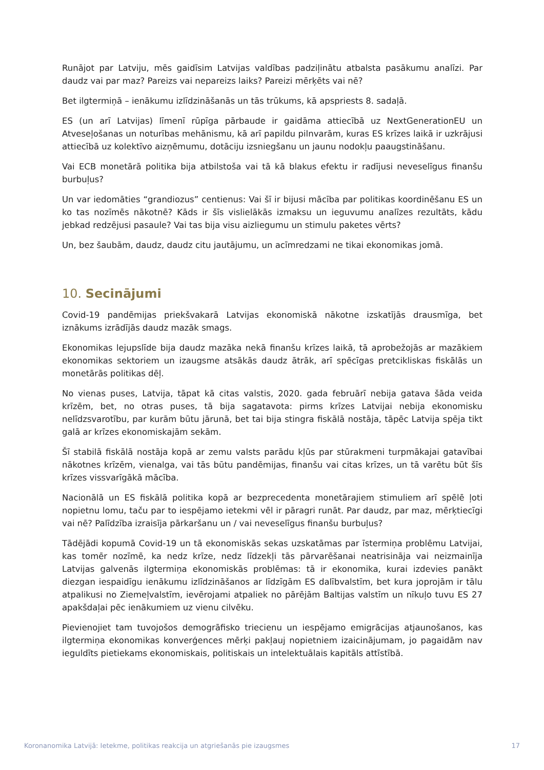Runājot par Latviju, mēs gaidīsim Latvijas valdības padziļinātu atbalsta pasākumu analīzi. Par daudz vai par maz? Pareizs vai nepareizs laiks? Pareizi mērķēts vai nē?
Bet ilgtermiņā – ienākumu izlīdzināšanās un tās trūkums, kā apspriests 8. sadaļā.
ES (un arī Latvijas) līmenī rūpīga pārbaude ir gaidāma attiecībā uz NextGenerationEU un Atveseļošanas un noturības mehānismu, kā arī papildu pilnvarām, kuras ES krīzes laikā ir uzkrājusi attiecībā uz kolektīvo aizņēmumu, dotāciju izsniegšanu un jaunu nodokļu paaugstināšanu.
Vai ECB monetārā politika bija atbilstoša vai tā kā blakus efektu ir radījusi neveselīgus finanšu burbuļus?
Un var iedomāties “grandiozus” centienus: Vai šī ir bijusi mācība par politikas koordinēšanu ES un ko tas nozīmēs nākotnē? Kāds ir šīs vislielākās izmaksu un ieguvumu analīzes rezultāts, kādu jebkad redzējusi pasaule? Vai tas bija visu aizliegumu un stimulu paketes vērts?
Un, bez šaubām, daudz, daudz citu jautājumu, un acīmredzami ne tikai ekonomikas jomā.
10. Secinājumi
Covid-19 pandēmijas priekšvakarā Latvijas ekonomiskā nākotne izskatījās drausmīga, bet iznākums izrādījās daudz mazāk smags.
Ekonomikas lejupslīde bija daudz mazāka nekā finanšu krīzes laikā, tā aprobežojās ar mazākiem ekonomikas sektoriem un izaugsme atsākās daudz ātrāk, arī spēcīgas pretcikliskas fiskālās un monetārās politikas dēļ.
No vienas puses, Latvija, tāpat kā citas valstis, 2020. gada februārī nebija gatava šāda veida krīzēm, bet, no otras puses, tā bija sagatavota: pirms krīzes Latvijai nebija ekonomisku nelīdzsvarotību, par kurām būtu jārunā, bet tai bija stingra fiskālā nostāja, tāpēc Latvija spēja tikt galā ar krīzes ekonomiskajām sekām.
Šī stabilā fiskālā nostāja kopā ar zemu valsts parādu kļūs par stūrakmeni turpmākajai gatavībai nākotnes krīzēm, vienalga, vai tās būtu pandēmijas, finanšu vai citas krīzes, un tā varētu būt šīs krīzes vissvarīgākā mācība.
Nacionālā un ES fiskālā politika kopā ar bezprecedenta monetārajiem stimuliem arī spēlē ļoti nopietnu lomu, taču par to iespējamo ietekmi vēl ir pāragri runāt. Par daudz, par maz, mērķtiecīgi vai nē? Palīdzība izraisīja pārkaršanu un / vai neveselīgus finanšu burbuļus?
Tādējādi kopumā Covid-19 un tā ekonomiskās sekas uzskatāmas par īstermiņa problēmu Latvijai, kas tomēr nozīmē, ka nedz krīze, nedz līdzekļi tās pārvarēšanai neatrisināja vai neizmainīja Latvijas galvenās ilgtermiņa ekonomiskās problēmas: tā ir ekonomika, kurai izdevies panākt diezgan iespaidīgu ienākumu izlīdzināšanos ar līdzīgām ES dalībvalstīm, bet kura joprojām ir tālu atpalikusi no Ziemeļvalstīm, ievērojami atpaliek no pārējām Baltijas valstīm un nīkuļo tuvu ES 27 apakšdaļai pēc ienākumiem uz vienu cilvēku.
Pievienojiet tam tuvojošos demogrāfisko triecienu un iespējamo emigrācijas atjaunošanos, kas ilgtermiņa ekonomikas konverģences mērķi pakļauj nopietniem izaicinājumam, jo pagaidām nav ieguldīts pietiekams ekonomiskais, politiskais un intelektuālais kapitāls attīstībā.
Koronanomika Latvijā: Ietekme, politikas reakcija un atgriešanās pie izaugsmes 17